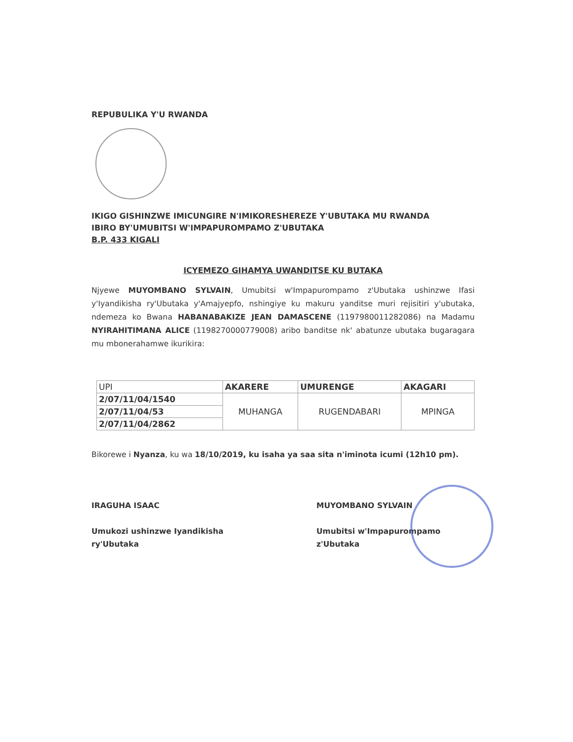REPUBULIKA Y'U RWANDA
IKIGO GISHINZWE IMICUNGIRE N'IMIKORESHEREZE Y'UBUTAKA MU RWANDA
IBIRO BY'UMUBITSI W'IMPAPUROMPAMO Z'UBUTAKA
B.P. 433 KIGALI
ICYEMEZO GIHAMYA UWANDITSE KU BUTAKA
Njyewe MUYOMBANO SYLVAIN, Umubitsi w'Impapurompamo z'Ubutaka ushinzwe Ifasi y'Iyandikisha ry'Ubutaka y'Amajyepfo, nshingiye ku makuru yanditse muri rejisitiri y'ubutaka, ndemeza ko Bwana HABANABAKIZE JEAN DAMASCENE (1197980011282086) na Madamu NYIRAHITIMANA ALICE (1198270000779008) aribo banditse nk' abatunze ubutaka bugaragara mu mbonerahamwe ikurikira:
| UPI | AKARERE | UMURENGE | AKAGARI |
| --- | --- | --- | --- |
| 2/07/11/04/1540 | MUHANGA | RUGENDABARI | MPINGA |
| 2/07/11/04/53 | | | |
| 2/07/11/04/2862 | | | |
Bikorewe i Nyanza, ku wa 18/10/2019, ku isaha ya saa sita n'iminota icumi (12h10 pm).
IRAGUHA ISAAC
Umukozi ushinzwe Iyandikisha ry'Ubutaka
MUYOMBANO SYLVAIN
Umubitsi w'Impapurompamo z'Ubutaka